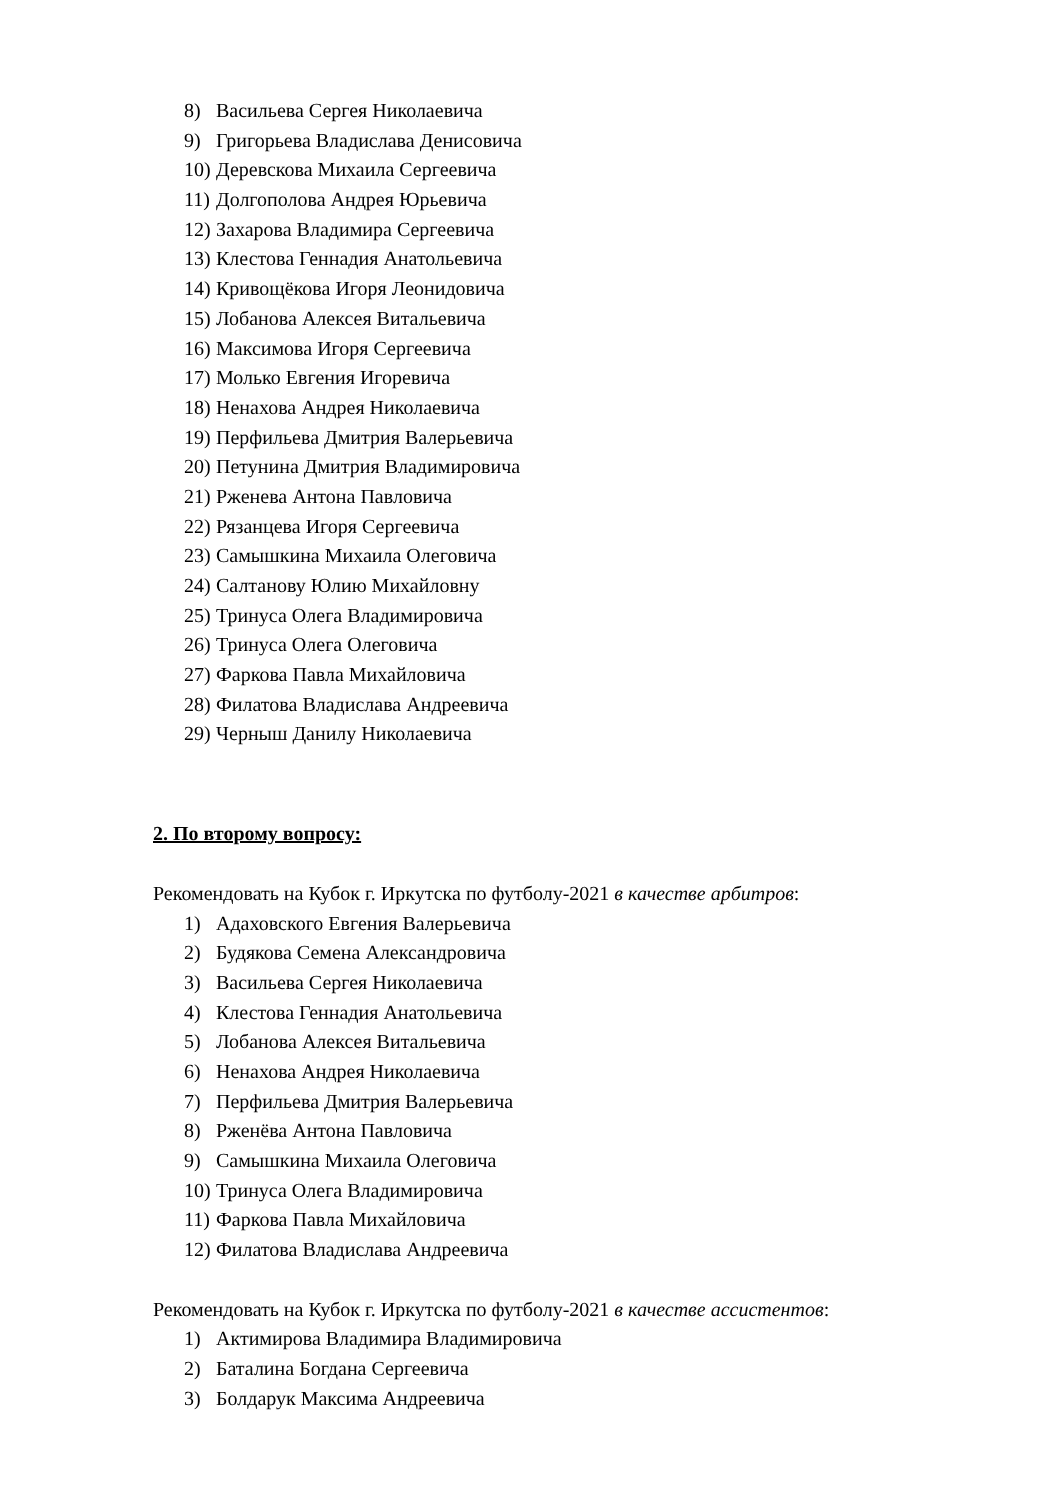8) Васильева Сергея Николаевича
9) Григорьева Владислава Денисовича
10) Деревскова Михаила Сергеевича
11) Долгополова Андрея Юрьевича
12) Захарова Владимира Сергеевича
13) Клестова Геннадия Анатольевича
14) Кривощёкова Игоря Леонидовича
15) Лобанова Алексея Витальевича
16) Максимова Игоря Сергеевича
17) Молько Евгения Игоревича
18) Ненахова Андрея Николаевича
19) Перфильева Дмитрия Валерьевича
20) Петунина Дмитрия Владимировича
21) Рженева Антона Павловича
22) Рязанцева Игоря Сергеевича
23) Самышкина Михаила Олеговича
24) Салтанову Юлию Михайловну
25) Тринуса Олега Владимировича
26) Тринуса Олега Олеговича
27) Фаркова Павла Михайловича
28) Филатова Владислава Андреевича
29) Черныш Данилу Николаевича
2. По второму вопросу:
Рекомендовать на Кубок г. Иркутска по футболу-2021 в качестве арбитров:
1) Адаховского Евгения Валерьевича
2) Будякова Семена Александровича
3) Васильева Сергея Николаевича
4) Клестова Геннадия Анатольевича
5) Лобанова Алексея Витальевича
6) Ненахова Андрея Николаевича
7) Перфильева Дмитрия Валерьевича
8) Рженёва Антона Павловича
9) Самышкина Михаила Олеговича
10) Тринуса Олега Владимировича
11) Фаркова Павла Михайловича
12) Филатова Владислава Андреевича
Рекомендовать на Кубок г. Иркутска по футболу-2021 в качестве ассистентов:
1) Актимирова Владимира Владимировича
2) Баталина Богдана Сергеевича
3) Болдарук Максима Андреевича